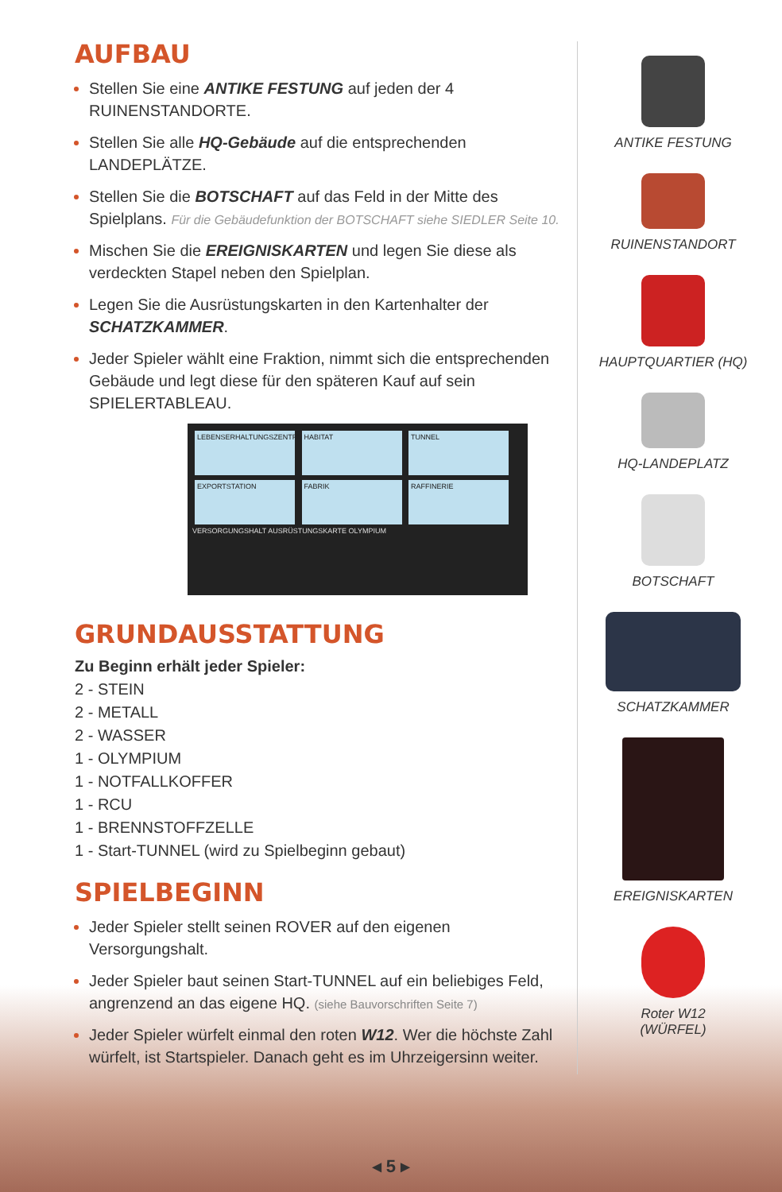AUFBAU
Stellen Sie eine ANTIKE FESTUNG auf jeden der 4 RUINENSTANDORTE.
Stellen Sie alle HQ-Gebäude auf die entsprechenden LANDEPLÄTZE.
Stellen Sie die BOTSCHAFT auf das Feld in der Mitte des Spielplans. Für die Gebäudefunktion der BOTSCHAFT siehe SIEDLER Seite 10.
Mischen Sie die EREIGNISKARTEN und legen Sie diese als verdeckten Stapel neben den Spielplan.
Legen Sie die Ausrüstungskarten in den Kartenhalter der SCHATZKAMMER.
Jeder Spieler wählt eine Fraktion, nimmt sich die entsprechenden Gebäude und legt diese für den späteren Kauf auf sein SPIELERTABLEAU.
LEBENSERHALTUNGSZENTRUM
HABITAT TUNNEL EXPORTSTATION FABRIK RAFFINERIE
VERSORGUNGSHALT AUSRÜSTUNGSKARTE OLYMPIUM
GRUNDAUSSTATTUNG
Zu Beginn erhält jeder Spieler:
2 - STEIN
2 - METALL
2 - WASSER
1 - OLYMPIUM
1 - NOTFALLKOFFER
1 - RCU
1 - BRENNSTOFFZELLE
1 - Start-TUNNEL (wird zu Spielbeginn gebaut)
SPIELBEGINN
Jeder Spieler stellt seinen ROVER auf den eigenen Versorgungshalt.
Jeder Spieler baut seinen Start-TUNNEL auf ein beliebiges Feld, angrenzend an das eigene HQ. (siehe Bauvorschriften Seite 7)
Jeder Spieler würfelt einmal den roten W12. Wer die höchste Zahl würfelt, ist Startspieler. Danach geht es im Uhrzeigersinn weiter.
ANTIKE FESTUNG
RUINENSTANDORT
HAUPTQUARTIER (HQ)
HQ-LANDEPLATZ
BOTSCHAFT
SCHATZKAMMER
EREIGNISKARTEN
Roter W12
(WÜRFEL)
◂ 5 ▸